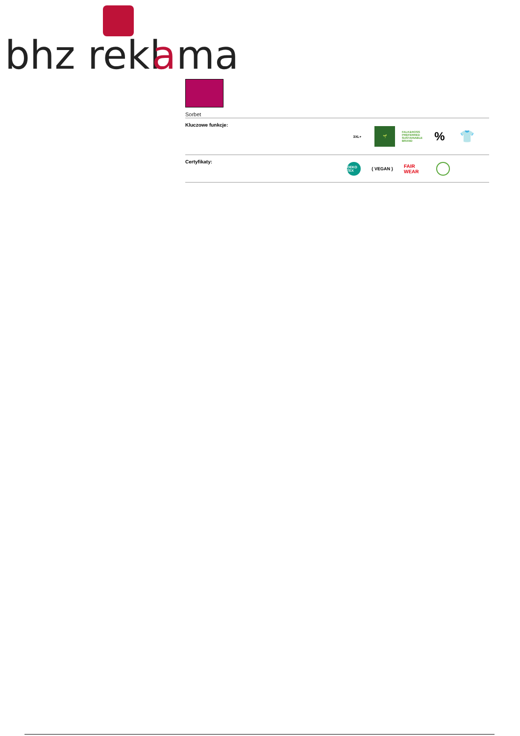bhz rekl
a
ma
Sorbet
Kluczowe funkcje:
3XL+ 🌱
FALK&ROSS PREFERRED SUSTAINABLE BRAND
% 👕
Certyfikaty:
OEKO TEX
{ VEGAN }
FAIR WEAR